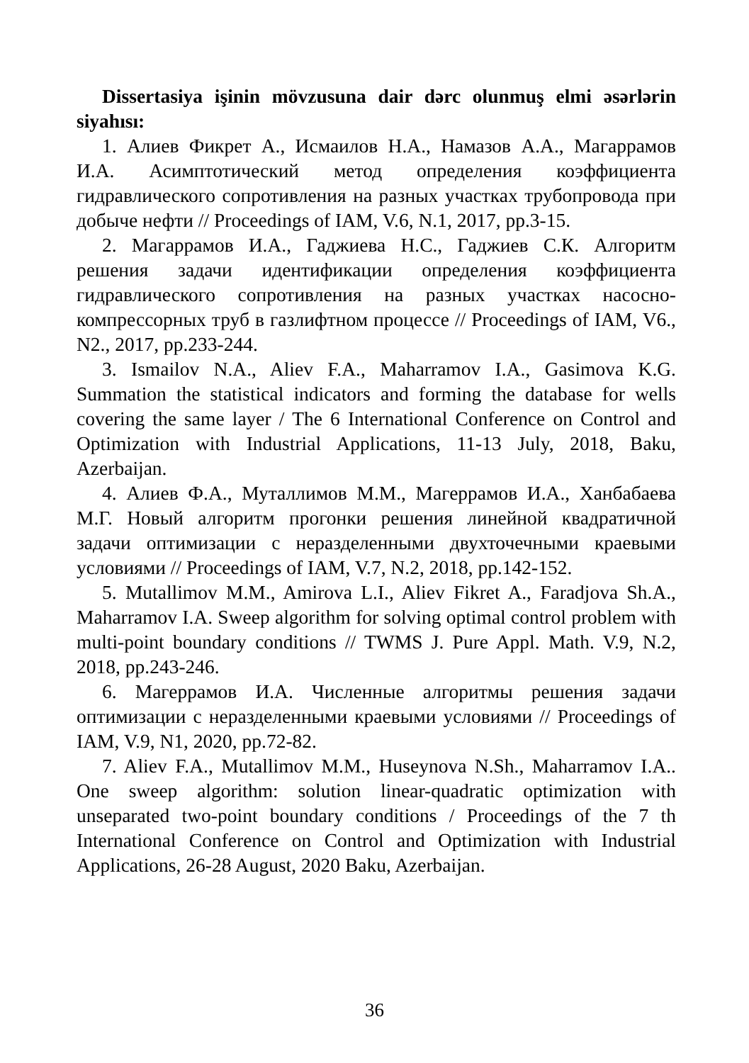Dissertasiya işinin mövzusuna dair dərc olunmuş elmi əsərlərin siyahısı:
1. Алиев Фикрет А., Исмаилов Н.А., Намазов А.А., Магаррамов И.А. Асимптотический метод определения коэффициента гидравлического сопротивления на разных участках трубопровода при добыче нефти // Proceedings of IAM, V.6, N.1, 2017, pp.3-15.
2. Магаррамов И.А., Гаджиева Н.С., Гаджиев С.К. Алгоритм решения задачи идентификации определения коэффициента гидравлического сопротивления на разных участках насосно-компрессорных труб в газлифтном процессе // Proceedings of IAM, V6., N2., 2017, pp.233-244.
3. Ismailov N.A., Aliev F.A., Maharramov I.A., Gasimova K.G. Summation the statistical indicators and forming the database for wells covering the same layer / The 6 International Conference on Control and Optimization with Industrial Applications, 11-13 July, 2018, Baku, Azerbaijan.
4. Алиев Ф.А., Муталлимов М.М., Магеррамов И.А., Ханбабаева М.Г. Новый алгоритм прогонки решения линейной квадратичной задачи оптимизации с неразделенными двухточечными краевыми условиями // Proceedings of IAM, V.7, N.2, 2018, pp.142-152.
5. Mutallimov M.M., Amirova L.I., Aliev Fikret A., Faradjova Sh.A., Maharramov I.A. Sweep algorithm for solving optimal control problem with multi-point boundary conditions // TWMS J. Pure Appl. Math. V.9, N.2, 2018, pp.243-246.
6. Магеррамов И.А. Численные алгоритмы решения задачи оптимизации с неразделенными краевыми условиями // Proceedings of IAM, V.9, N1, 2020, pp.72-82.
7. Aliev F.A., Mutallimov M.M., Huseynova N.Sh., Maharramov I.A.. One sweep algorithm: solution linear-quadratic optimization with unseparated two-point boundary conditions / Proceedings of the 7 th International Conference on Control and Optimization with Industrial Applications, 26-28 August, 2020 Baku, Azerbaijan.
36